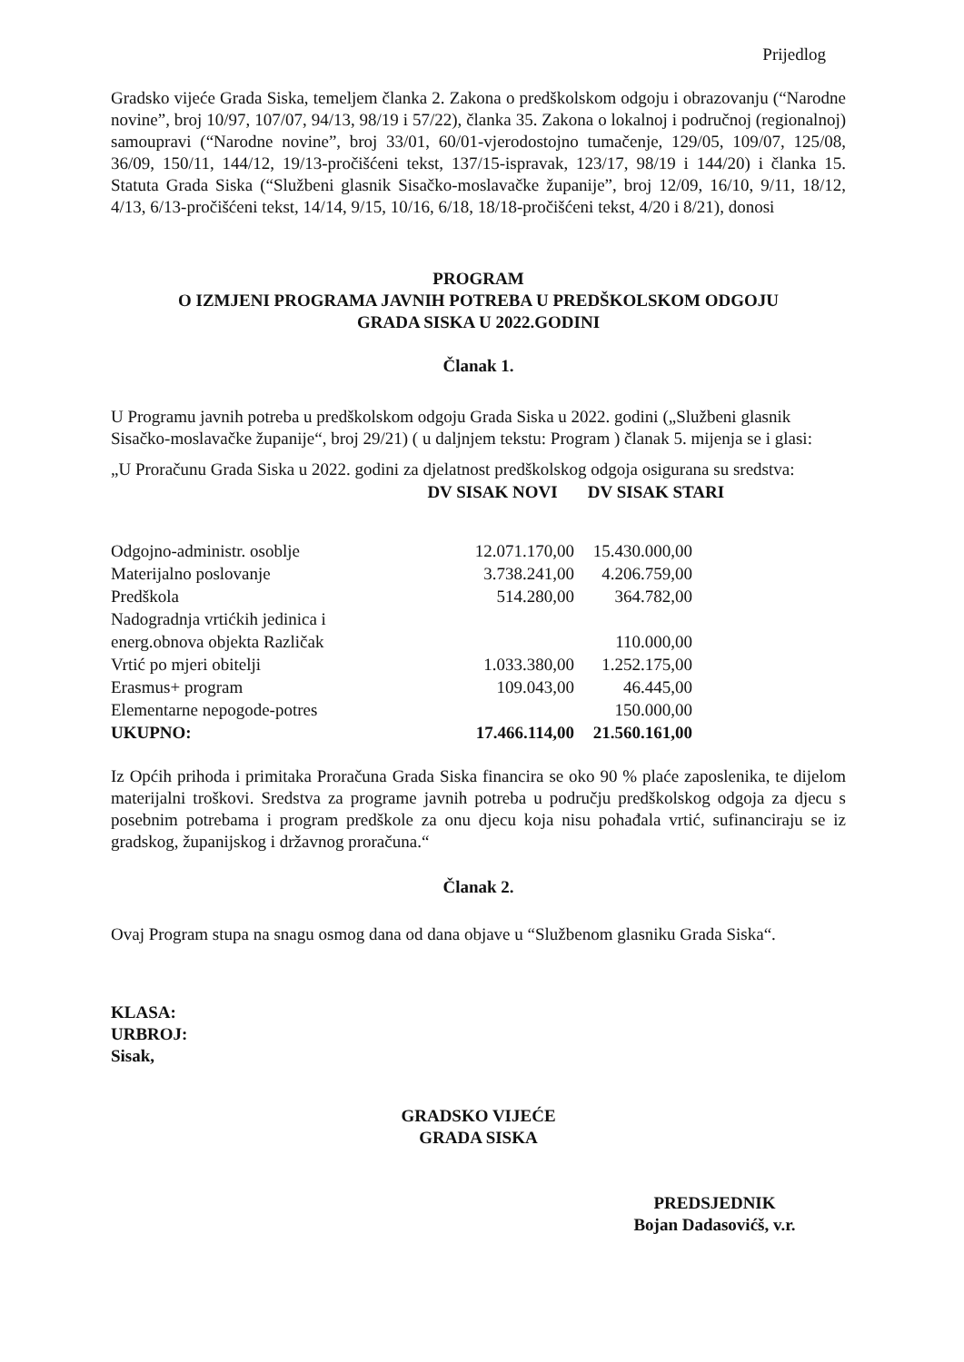Prijedlog
Gradsko vijeće Grada Siska, temeljem članka 2. Zakona o predškolskom odgoju i obrazovanju (“Narodne novine”, broj 10/97, 107/07, 94/13, 98/19 i 57/22), članka 35. Zakona o lokalnoj i područnoj (regionalnoj) samoupravi (“Narodne novine”, broj 33/01, 60/01-vjerodostojno tumačenje, 129/05, 109/07, 125/08, 36/09, 150/11, 144/12, 19/13-pročišćeni tekst, 137/15-ispravak, 123/17, 98/19 i 144/20) i članka 15. Statuta Grada Siska (“Službeni glasnik Sisačko-moslavačke županije”, broj 12/09, 16/10, 9/11, 18/12, 4/13, 6/13-pročišćeni tekst, 14/14, 9/15, 10/16, 6/18, 18/18-pročišćeni tekst, 4/20 i 8/21), donosi
PROGRAM
O IZMJENI PROGRAMA JAVNIH POTREBA U PREDŠKOLSKOM ODGOJU
GRADA SISKA U 2022.GODINI
Članak 1.
U Programu javnih potreba u predškolskom odgoju Grada Siska u 2022. godini („Službeni glasnik Sisačko-moslavačke županije“, broj 29/21) ( u daljnjem tekstu: Program ) članak 5. mijenja se i glasi:
„U Proračunu Grada Siska u 2022. godini za djelatnost predškolskog odgoja osigurana su sredstva:
| | DV SISAK NOVI | DV SISAK STARI |
| --- | --- | --- |
| Odgojno-administr. osoblje | 12.071.170,00 | 15.430.000,00 |
| Materijalno poslovanje | 3.738.241,00 | 4.206.759,00 |
| Predškola | 514.280,00 | 364.782,00 |
| Nadogradnja vrtićkih jedinica i energ.obnova objekta Različak | | 110.000,00 |
| Vrtić po mjeri obitelji | 1.033.380,00 | 1.252.175,00 |
| Erasmus+ program | 109.043,00 | 46.445,00 |
| Elementarne nepogode-potres | | 150.000,00 |
| UKUPNO: | 17.466.114,00 | 21.560.161,00 |
Iz Općih prihoda i primitaka Proračuna Grada Siska financira se oko 90 % plaće zaposlenika, te dijelom materijalni troškovi. Sredstva za programe javnih potreba u području predškolskog odgoja za djecu s posebnim potrebama i program predškole za onu djecu koja nisu pohađala vrtić, sufinanciraju se iz gradskog, županijskog i državnog proračuna.“
Članak 2.
Ovaj Program stupa na snagu osmog dana od dana objave u “Službenom glasniku Grada Siska“.
KLASA:
URBROJ:
Sisak,
GRADSKO VIJEĆE
GRADA SISKA
PREDSJEDNIK
Bojan Dadasovićš, v.r.